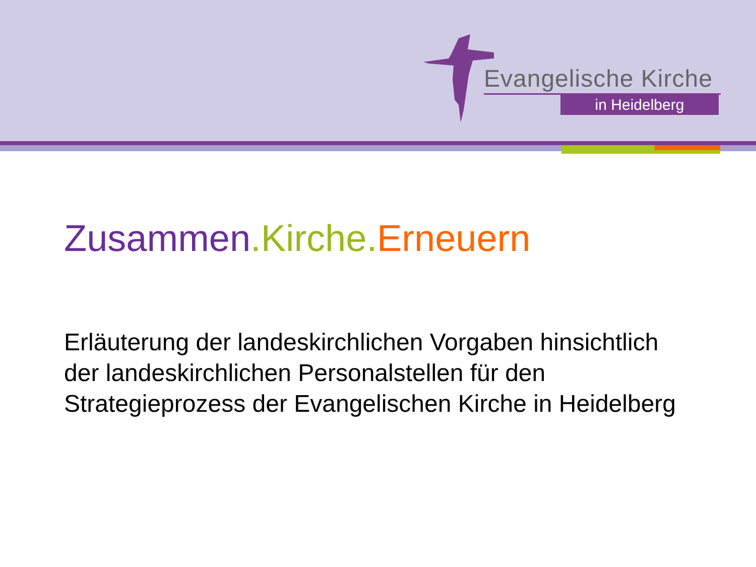Evangelische Kirche
in Heidelberg
Zusammen.Kirche. Erneuern
Erläuterung der landeskirchlichen Vorgaben hinsichtlich der landeskirchlichen Personalstellen für den Strategieprozess der Evangelischen Kirche in Heidelberg